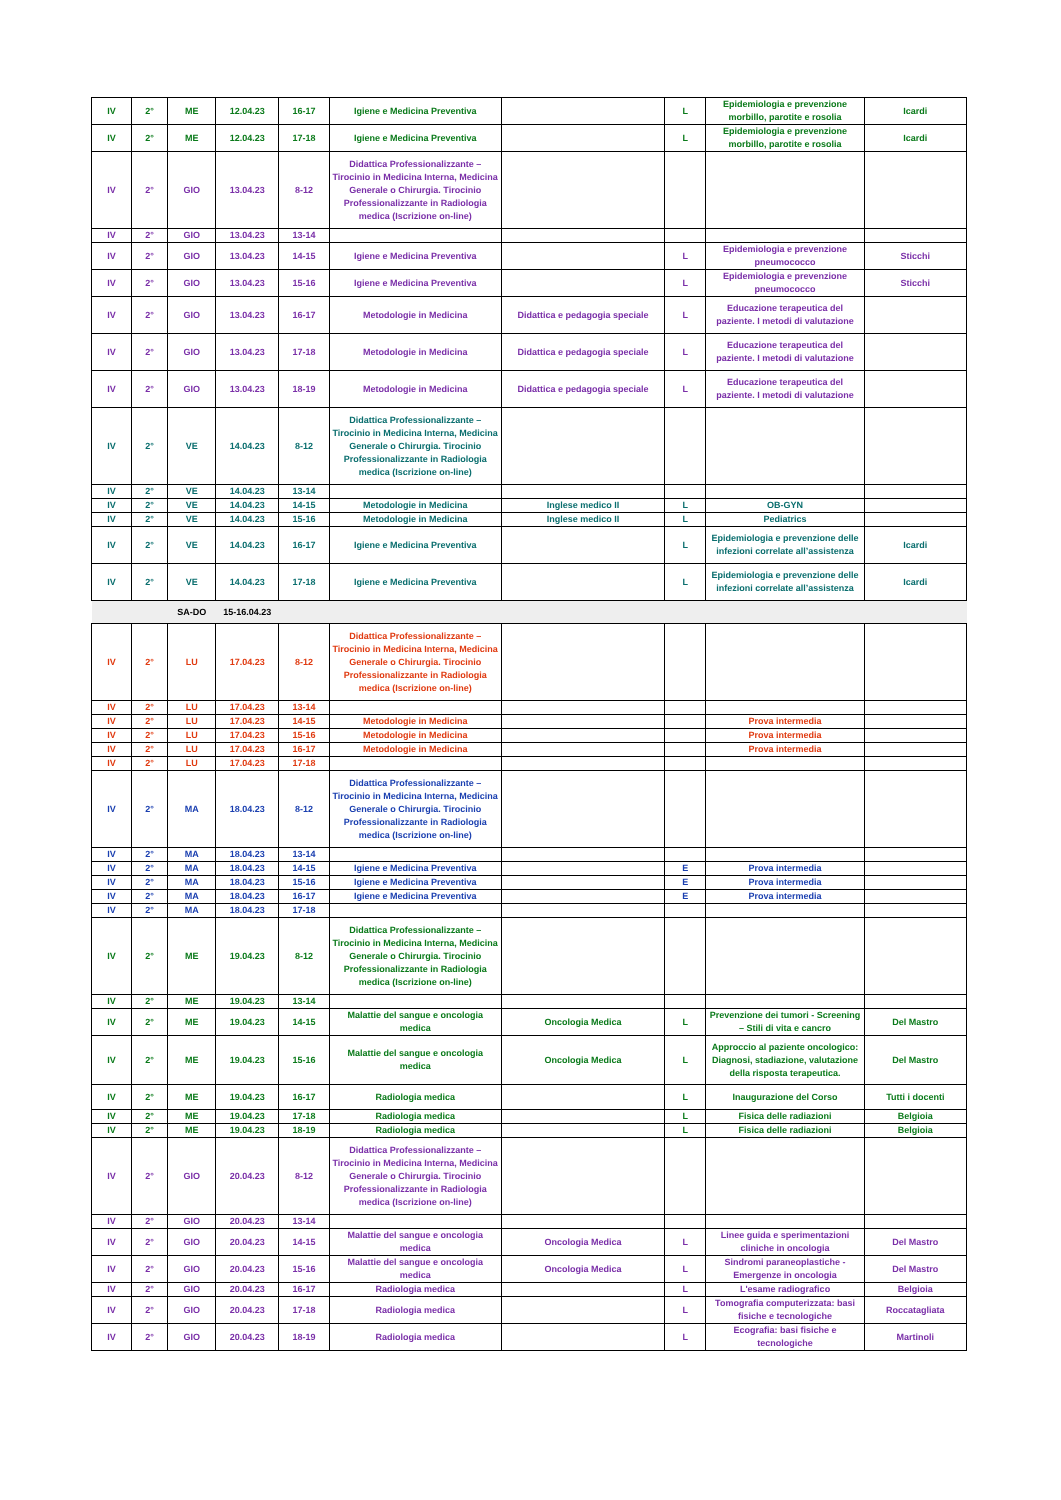| IV | 2° | ME | 12.04.23 | 16-17 | Igiene e Medicina Preventiva | | L | Epidemiologia e prevenzione morbillo, parotite e rosolia | Icardi |
| IV | 2° | ME | 12.04.23 | 17-18 | Igiene e Medicina Preventiva | | L | Epidemiologia e prevenzione morbillo, parotite e rosolia | Icardi |
| IV | 2° | GIO | 13.04.23 | 8-12 | Didattica Professionalizzante – Tirocinio in Medicina Interna, Medicina Generale o Chirurgia. Tirocinio Professionalizzante in Radiologia medica (Iscrizione on-line) | | | | |
| IV | 2° | GIO | 13.04.23 | 13-14 | | | | | |
| IV | 2° | GIO | 13.04.23 | 14-15 | Igiene e Medicina Preventiva | | L | Epidemiologia e prevenzione pneumococco | Sticchi |
| IV | 2° | GIO | 13.04.23 | 15-16 | Igiene e Medicina Preventiva | | L | Epidemiologia e prevenzione pneumococco | Sticchi |
| IV | 2° | GIO | 13.04.23 | 16-17 | Metodologie in Medicina | Didattica e pedagogia speciale | L | Educazione terapeutica del paziente. I metodi di valutazione | |
| IV | 2° | GIO | 13.04.23 | 17-18 | Metodologie in Medicina | Didattica e pedagogia speciale | L | Educazione terapeutica del paziente. I metodi di valutazione | |
| IV | 2° | GIO | 13.04.23 | 18-19 | Metodologie in Medicina | Didattica e pedagogia speciale | L | Educazione terapeutica del paziente. I metodi di valutazione | |
| IV | 2° | VE | 14.04.23 | 8-12 | Didattica Professionalizzante – Tirocinio in Medicina Interna, Medicina Generale o Chirurgia. Tirocinio Professionalizzante in Radiologia medica (Iscrizione on-line) | | | | |
| IV | 2° | VE | 14.04.23 | 13-14 | | | | | |
| IV | 2° | VE | 14.04.23 | 14-15 | Metodologie in Medicina | Inglese medico II | L | OB-GYN | |
| IV | 2° | VE | 14.04.23 | 15-16 | Metodologie in Medicina | Inglese medico II | L | Pediatrics | |
| IV | 2° | VE | 14.04.23 | 16-17 | Igiene e Medicina Preventiva | | L | Epidemiologia e prevenzione delle infezioni correlate all’assistenza | Icardi |
| IV | 2° | VE | 14.04.23 | 17-18 | Igiene e Medicina Preventiva | | L | Epidemiologia e prevenzione delle infezioni correlate all’assistenza | Icardi |
| | | SA-DO | 15-16.04.23 | | | | | | |
| IV | 2° | LU | 17.04.23 | 8-12 | Didattica Professionalizzante – Tirocinio in Medicina Interna, Medicina Generale o Chirurgia. Tirocinio Professionalizzante in Radiologia medica (Iscrizione on-line) | | | | |
| IV | 2° | LU | 17.04.23 | 13-14 | | | | | |
| IV | 2° | LU | 17.04.23 | 14-15 | Metodologie in Medicina | | | Prova intermedia | |
| IV | 2° | LU | 17.04.23 | 15-16 | Metodologie in Medicina | | | Prova intermedia | |
| IV | 2° | LU | 17.04.23 | 16-17 | Metodologie in Medicina | | | Prova intermedia | |
| IV | 2° | LU | 17.04.23 | 17-18 | | | | | |
| IV | 2° | MA | 18.04.23 | 8-12 | Didattica Professionalizzante – Tirocinio in Medicina Interna, Medicina Generale o Chirurgia. Tirocinio Professionalizzante in Radiologia medica (Iscrizione on-line) | | | | |
| IV | 2° | MA | 18.04.23 | 13-14 | | | | | |
| IV | 2° | MA | 18.04.23 | 14-15 | Igiene e Medicina Preventiva | | E | Prova intermedia | |
| IV | 2° | MA | 18.04.23 | 15-16 | Igiene e Medicina Preventiva | | E | Prova intermedia | |
| IV | 2° | MA | 18.04.23 | 16-17 | Igiene e Medicina Preventiva | | E | Prova intermedia | |
| IV | 2° | MA | 18.04.23 | 17-18 | | | | | |
| IV | 2° | ME | 19.04.23 | 8-12 | Didattica Professionalizzante – Tirocinio in Medicina Interna, Medicina Generale o Chirurgia. Tirocinio Professionalizzante in Radiologia medica (Iscrizione on-line) | | | | |
| IV | 2° | ME | 19.04.23 | 13-14 | | | | | |
| IV | 2° | ME | 19.04.23 | 14-15 | Malattie del sangue e oncologia medica | Oncologia Medica | L | Prevenzione dei tumori - Screening – Stili di vita e cancro | Del Mastro |
| IV | 2° | ME | 19.04.23 | 15-16 | Malattie del sangue e oncologia medica | Oncologia Medica | L | Approccio al paziente oncologico: Diagnosi, stadiazione, valutazione della risposta terapeutica. | Del Mastro |
| IV | 2° | ME | 19.04.23 | 16-17 | Radiologia medica | | L | Inaugurazione del Corso | Tutti i docenti |
| IV | 2° | ME | 19.04.23 | 17-18 | Radiologia medica | | L | Fisica delle radiazioni | Belgioia |
| IV | 2° | ME | 19.04.23 | 18-19 | Radiologia medica | | L | Fisica delle radiazioni | Belgioia |
| IV | 2° | GIO | 20.04.23 | 8-12 | Didattica Professionalizzante – Tirocinio in Medicina Interna, Medicina Generale o Chirurgia. Tirocinio Professionalizzante in Radiologia medica (Iscrizione on-line) | | | | |
| IV | 2° | GIO | 20.04.23 | 13-14 | | | | | |
| IV | 2° | GIO | 20.04.23 | 14-15 | Malattie del sangue e oncologia medica | Oncologia Medica | L | Linee guida e sperimentazioni cliniche in oncologia | Del Mastro |
| IV | 2° | GIO | 20.04.23 | 15-16 | Malattie del sangue e oncologia medica | Oncologia Medica | L | Sindromi paraneoplastiche - Emergenze in oncologia | Del Mastro |
| IV | 2° | GIO | 20.04.23 | 16-17 | Radiologia medica | | L | L'esame radiografico | Belgioia |
| IV | 2° | GIO | 20.04.23 | 17-18 | Radiologia medica | | L | Tomografia computerizzata: basi fisiche e tecnologiche | Roccatagliata |
| IV | 2° | GIO | 20.04.23 | 18-19 | Radiologia medica | | L | Ecografia: basi fisiche e tecnologiche | Martinoli |